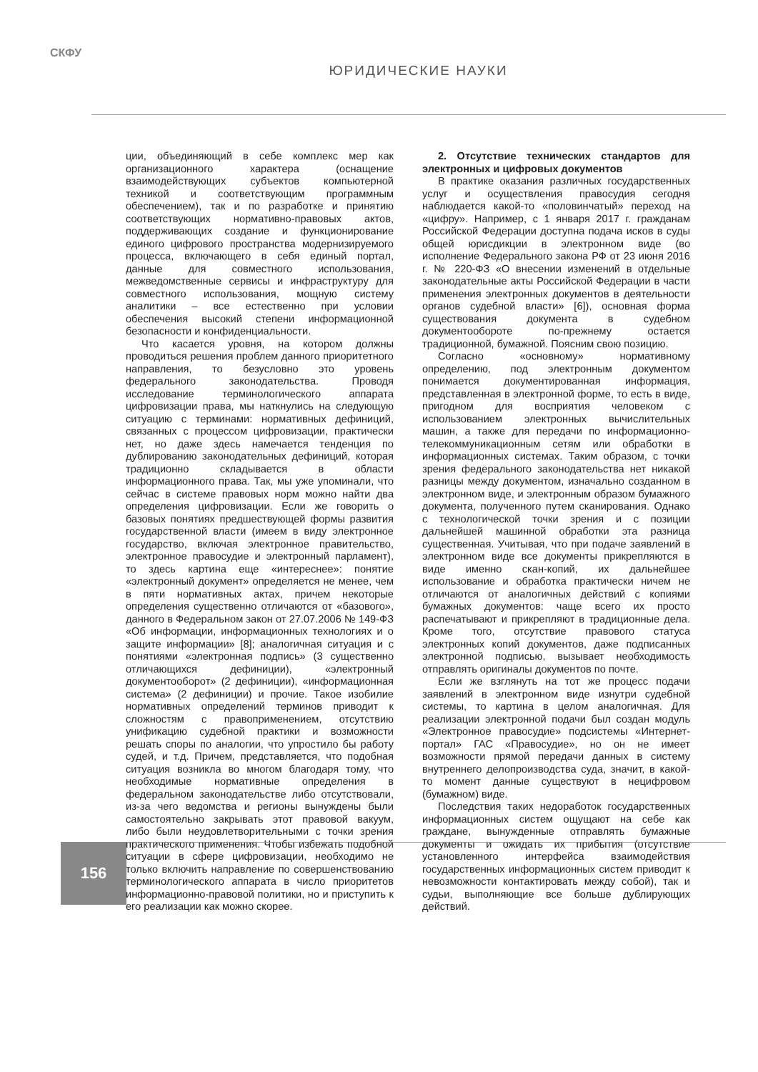СКФУ
ЮРИДИЧЕСКИЕ НАУКИ
ции, объединяющий в себе комплекс мер как организационного характера (оснащение взаимодействующих субъектов компьютерной техникой и соответствующим программным обеспечением), так и по разработке и принятию соответствующих нормативно-правовых актов, поддерживающих создание и функционирование единого цифрового пространства модернизируемого процесса, включающего в себя единый портал, данные для совместного использования, межведомственные сервисы и инфраструктуру для совместного использования, мощную систему аналитики – все естественно при условии обеспечения высокий степени информационной безопасности и конфиденциальности.
Что касается уровня, на котором должны проводиться решения проблем данного приоритетного направления, то безусловно это уровень федерального законодательства. Проводя исследование терминологического аппарата цифровизации права, мы наткнулись на следующую ситуацию с терминами: нормативных дефиниций, связанных с процессом цифровизации, практически нет, но даже здесь намечается тенденция по дублированию законодательных дефиниций, которая традиционно складывается в области информационного права. Так, мы уже упоминали, что сейчас в системе правовых норм можно найти два определения цифровизации. Если же говорить о базовых понятиях предшествующей формы развития государственной власти (имеем в виду электронное государство, включая электронное правительство, электронное правосудие и электронный парламент), то здесь картина еще «интереснее»: понятие «электронный документ» определяется не менее, чем в пяти нормативных актах, причем некоторые определения существенно отличаются от «базового», данного в Федеральном закон от 27.07.2006 № 149-ФЗ «Об информации, информационных технологиях и о защите информации» [8]; аналогичная ситуация и с понятиями «электронная подпись» (3 существенно отличающихся дефиниции), «электронный документооборот» (2 дефиниции), «информационная система» (2 дефиниции) и прочие. Такое изобилие нормативных определений терминов приводит к сложностям с правоприменением, отсутствию унификацию судебной практики и возможности решать споры по аналогии, что упростило бы работу судей, и т.д. Причем, представляется, что подобная ситуация возникла во многом благодаря тому, что необходимые нормативные определения в федеральном законодательстве либо отсутствовали, из-за чего ведомства и регионы вынуждены были самостоятельно закрывать этот правовой вакуум, либо были неудовлетворительными с точки зрения практического применения. Чтобы избежать подобной ситуации в сфере цифровизации, необходимо не только включить направление по совершенствованию терминологического аппарата в число приоритетов информационно-правовой политики, но и приступить к его реализации как можно скорее.
2. Отсутствие технических стандартов для электронных и цифровых документов
В практике оказания различных государственных услуг и осуществления правосудия сегодня наблюдается какой-то «половинчатый» переход на «цифру». Например, с 1 января 2017 г. гражданам Российской Федерации доступна подача исков в суды общей юрисдикции в электронном виде (во исполнение Федерального закона РФ от 23 июня 2016 г. № 220-ФЗ «О внесении изменений в отдельные законодательные акты Российской Федерации в части применения электронных документов в деятельности органов судебной власти» [6]), основная форма существования документа в судебном документообороте по-прежнему остается традиционной, бумажной. Поясним свою позицию.
Согласно «основному» нормативному определению, под электронным документом понимается документированная информация, представленная в электронной форме, то есть в виде, пригодном для восприятия человеком с использованием электронных вычислительных машин, а также для передачи по информационно-телекоммуникационным сетям или обработки в информационных системах. Таким образом, с точки зрения федерального законодательства нет никакой разницы между документом, изначально созданном в электронном виде, и электронным образом бумажного документа, полученного путем сканирования. Однако с технологической точки зрения и с позиции дальнейшей машинной обработки эта разница существенная. Учитывая, что при подаче заявлений в электронном виде все документы прикрепляются в виде именно скан-копий, их дальнейшее использование и обработка практически ничем не отличаются от аналогичных действий с копиями бумажных документов: чаще всего их просто распечатывают и прикрепляют в традиционные дела. Кроме того, отсутствие правового статуса электронных копий документов, даже подписанных электронной подписью, вызывает необходимость отправлять оригиналы документов по почте.
Если же взглянуть на тот же процесс подачи заявлений в электронном виде изнутри судебной системы, то картина в целом аналогичная. Для реализации электронной подачи был создан модуль «Электронное правосудие» подсистемы «Интернет-портал» ГАС «Правосудие», но он не имеет возможности прямой передачи данных в систему внутреннего делопроизводства суда, значит, в какой-то момент данные существуют в нецифровом (бумажном) виде.
Последствия таких недоработок государственных информационных систем ощущают на себе как граждане, вынужденные отправлять бумажные документы и ожидать их прибытия (отсутствие установленного интерфейса взаимодействия государственных информационных систем приводит к невозможности контактировать между собой), так и судьи, выполняющие все больше дублирующих действий.
156